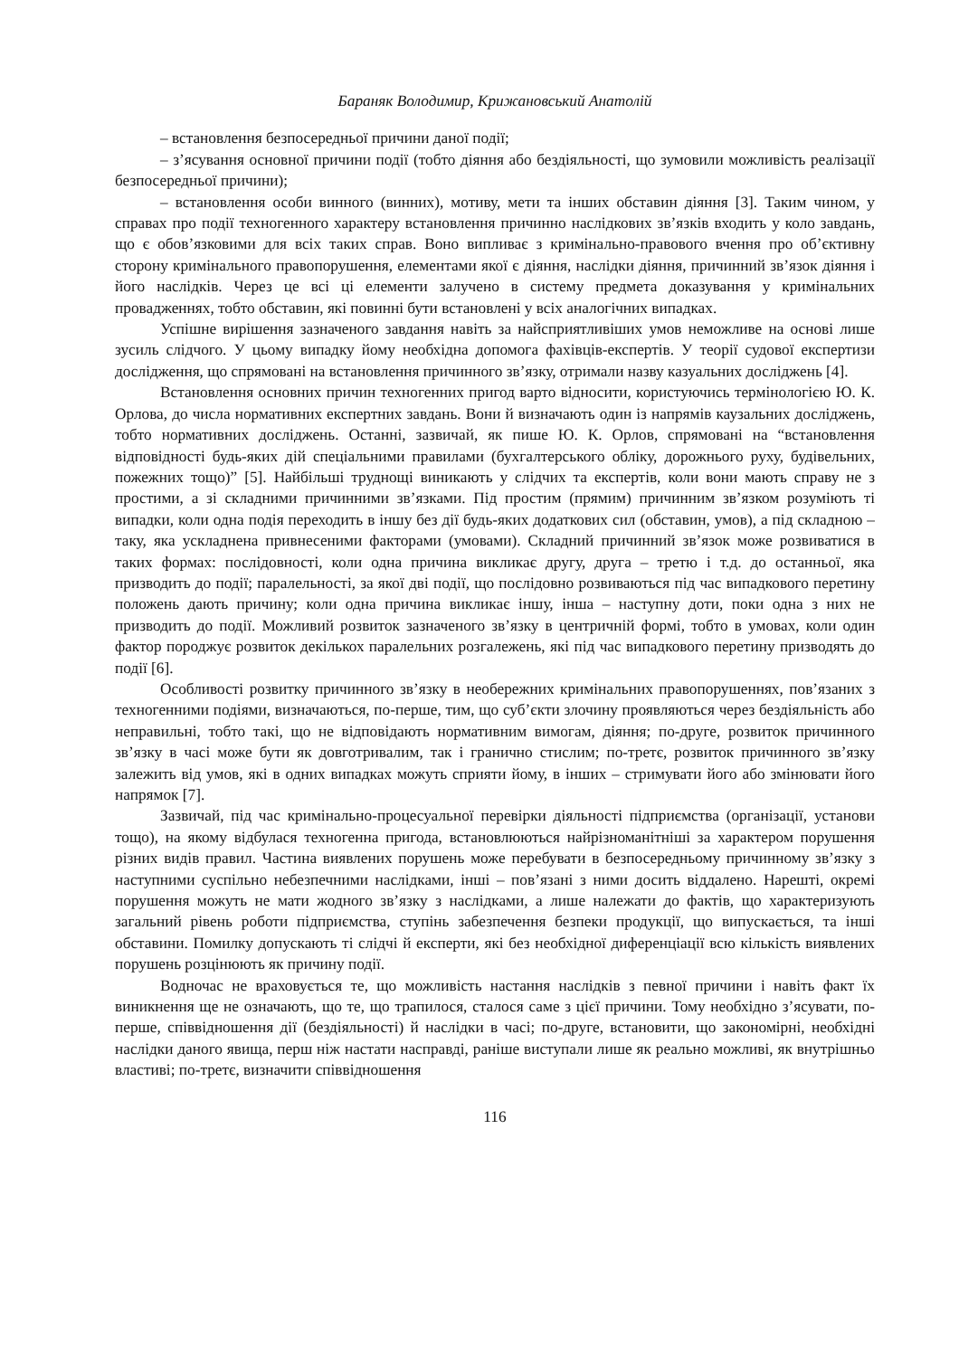Бараняк Володимир, Крижановський Анатолій
– встановлення безпосередньої причини даної події;
– з’ясування основної причини події (тобто діяння або бездіяльності, що зумовили можливість реалізації безпосередньої причини);
– встановлення особи винного (винних), мотиву, мети та інших обставин діяння [3]. Таким чином, у справах про події техногенного характеру встановлення причинно наслідкових зв’язків входить у коло завдань, що є обов’язковими для всіх таких справ. Воно випливає з кримінально-правового вчення про об’єктивну сторону кримінального правопорушення, елементами якої є діяння, наслідки діяння, причинний зв’язок діяння і його наслідків. Через це всі ці елементи залучено в систему предмета доказування у кримінальних провадженнях, тобто обставин, які повинні бути встановлені у всіх аналогічних випадках.
Успішне вирішення зазначеного завдання навіть за найсприятливіших умов неможливе на основі лише зусиль слідчого. У цьому випадку йому необхідна допомога фахівців-експертів. У теорії судової експертизи дослідження, що спрямовані на встановлення причинного зв’язку, отримали назву казуальних досліджень [4].
Встановлення основних причин техногенних пригод варто відносити, користуючись термінологією Ю. К. Орлова, до числа нормативних експертних завдань. Вони й визначають один із напрямів каузальних досліджень, тобто нормативних досліджень. Останні, зазвичай, як пише Ю. К. Орлов, спрямовані на “встановлення відповідності будь-яких дій спеціальними правилами (бухгалтерського обліку, дорожнього руху, будівельних, пожежних тощо)” [5]. Найбільші труднощі виникають у слідчих та експертів, коли вони мають справу не з простими, а зі складними причинними зв’язками. Під простим (прямим) причинним зв’язком розуміють ті випадки, коли одна подія переходить в іншу без дії будь-яких додаткових сил (обставин, умов), а під складною – таку, яка ускладнена привнесеними факторами (умовами). Складний причинний зв’язок може розвиватися в таких формах: послідовності, коли одна причина викликає другу, друга – третю і т.д. до останньої, яка призводить до події; паралельності, за якої дві події, що послідовно розвиваються під час випадкового перетину положень дають причину; коли одна причина викликає іншу, інша – наступну доти, поки одна з них не призводить до події. Можливий розвиток зазначеного зв’язку в центричній формі, тобто в умовах, коли один фактор породжує розвиток декількох паралельних розгалежень, які під час випадкового перетину призводять до події [6].
Особливості розвитку причинного зв’язку в необережних кримінальних правопорушеннях, пов’язаних з техногенними подіями, визначаються, по-перше, тим, що суб’єкти злочину проявляються через бездіяльність або неправильні, тобто такі, що не відповідають нормативним вимогам, діяння; по-друге, розвиток причинного зв’язку в часі може бути як довготривалим, так і гранично стислим; по-третє, розвиток причинного зв’язку залежить від умов, які в одних випадках можуть сприяти йому, в інших – стримувати його або змінювати його напрямок [7].
Зазвичай, під час кримінально-процесуальної перевірки діяльності підприємства (організації, установи тощо), на якому відбулася техногенна пригода, встановлюються найрізноманітніші за характером порушення різних видів правил. Частина виявлених порушень може перебувати в безпосередньому причинному зв’язку з наступними суспільно небезпечними наслідками, інші – пов’язані з ними досить віддалено. Нарешті, окремі порушення можуть не мати жодного зв’язку з наслідками, а лише належати до фактів, що характеризують загальний рівень роботи підприємства, ступінь забезпечення безпеки продукції, що випускається, та інші обставини. Помилку допускають ті слідчі й експерти, які без необхідної диференціації всю кількість виявлених порушень розцінюють як причину події.
Водночас не враховується те, що можливість настання наслідків з певної причини і навіть факт їх виникнення ще не означають, що те, що трапилося, сталося саме з цієї причини. Тому необхідно з’ясувати, по-перше, співвідношення дії (бездіяльності) й наслідки в часі; по-друге, встановити, що закономірні, необхідні наслідки даного явища, перш ніж настати насправді, раніше виступали лише як реально можливі, як внутрішньо властиві; по-третє, визначити співвідношення
116